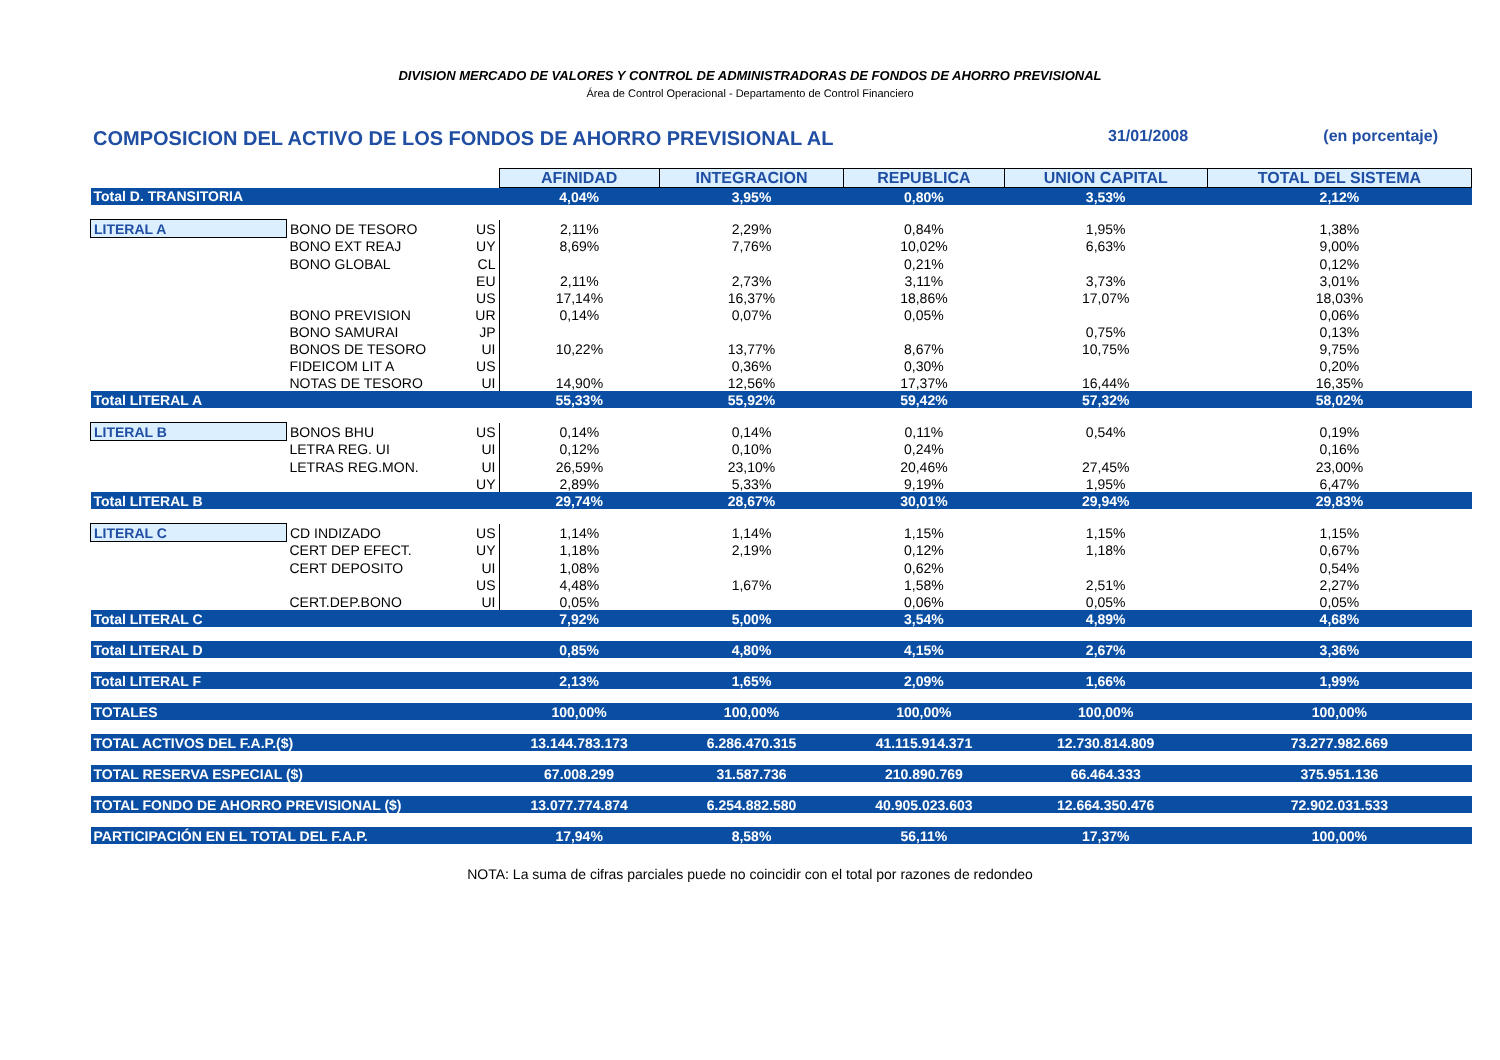DIVISION MERCADO DE VALORES Y CONTROL DE ADMINISTRADORAS DE FONDOS DE AHORRO PREVISIONAL
Área de Control Operacional - Departamento de Control Financiero
COMPOSICION DEL ACTIVO DE LOS FONDOS DE AHORRO PREVISIONAL AL 31/01/2008 (en porcentaje)
| | | | AFINIDAD | INTEGRACION | REPUBLICA | UNION CAPITAL | TOTAL DEL SISTEMA |
| Total D. TRANSITORIA | | | 4,04% | 3,95% | 0,80% | 3,53% | 2,12% |
| LITERAL A | BONO DE TESORO | US | 2,11% | 2,29% | 0,84% | 1,95% | 1,38% |
| | BONO EXT REAJ | UY | 8,69% | 7,76% | 10,02% | 6,63% | 9,00% |
| | BONO GLOBAL | CL | | | 0,21% | | 0,12% |
| | | EU | 2,11% | 2,73% | 3,11% | 3,73% | 3,01% |
| | | US | 17,14% | 16,37% | 18,86% | 17,07% | 18,03% |
| | BONO PREVISION | UR | 0,14% | 0,07% | 0,05% | | 0,06% |
| | BONO SAMURAI | JP | | | | 0,75% | 0,13% |
| | BONOS DE TESORO | UI | 10,22% | 13,77% | 8,67% | 10,75% | 9,75% |
| | FIDEICOM LIT A | US | | 0,36% | 0,30% | | 0,20% |
| | NOTAS DE TESORO | UI | 14,90% | 12,56% | 17,37% | 16,44% | 16,35% |
| Total LITERAL A | | | 55,33% | 55,92% | 59,42% | 57,32% | 58,02% |
| LITERAL B | BONOS BHU | US | 0,14% | 0,14% | 0,11% | 0,54% | 0,19% |
| | LETRA REG. UI | UI | 0,12% | 0,10% | 0,24% | | 0,16% |
| | LETRAS REG.MON. | UI | 26,59% | 23,10% | 20,46% | 27,45% | 23,00% |
| | | UY | 2,89% | 5,33% | 9,19% | 1,95% | 6,47% |
| Total LITERAL B | | | 29,74% | 28,67% | 30,01% | 29,94% | 29,83% |
| LITERAL C | CD INDIZADO | US | 1,14% | 1,14% | 1,15% | 1,15% | 1,15% |
| | CERT DEP EFECT. | UY | 1,18% | 2,19% | 0,12% | 1,18% | 0,67% |
| | CERT DEPOSITO | UI | 1,08% | | 0,62% | | 0,54% |
| | | US | 4,48% | 1,67% | 1,58% | 2,51% | 2,27% |
| | CERT.DEP.BONO | UI | 0,05% | | 0,06% | 0,05% | 0,05% |
| Total LITERAL C | | | 7,92% | 5,00% | 3,54% | 4,89% | 4,68% |
| Total LITERAL D | | | 0,85% | 4,80% | 4,15% | 2,67% | 3,36% |
| Total LITERAL F | | | 2,13% | 1,65% | 2,09% | 1,66% | 1,99% |
| TOTALES | | | 100,00% | 100,00% | 100,00% | 100,00% | 100,00% |
| TOTAL ACTIVOS DEL F.A.P.($) | | | 13.144.783.173 | 6.286.470.315 | 41.115.914.371 | 12.730.814.809 | 73.277.982.669 |
| TOTAL RESERVA ESPECIAL ($) | | | 67.008.299 | 31.587.736 | 210.890.769 | 66.464.333 | 375.951.136 |
| TOTAL FONDO DE AHORRO PREVISIONAL ($) | | | 13.077.774.874 | 6.254.882.580 | 40.905.023.603 | 12.664.350.476 | 72.902.031.533 |
| PARTICIPACIÓN EN EL TOTAL DEL F.A.P. | | | 17,94% | 8,58% | 56,11% | 17,37% | 100,00% |
NOTA: La suma de cifras parciales puede no coincidir con el total por razones de redondeo